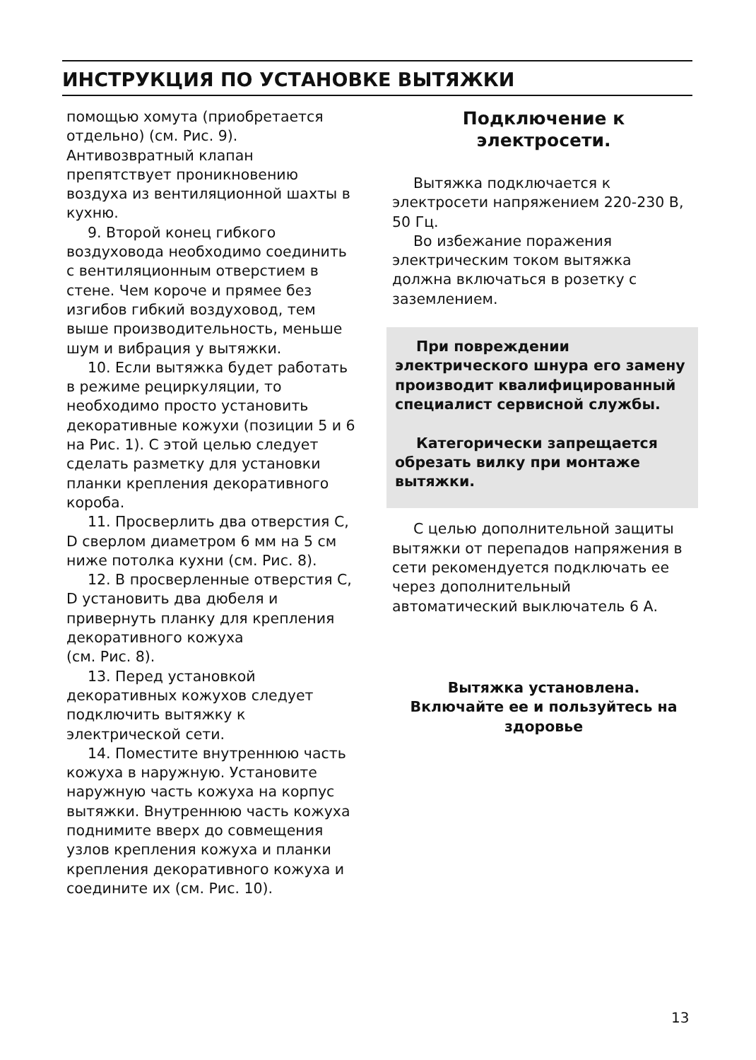ИНСТРУКЦИЯ ПО УСТАНОВКЕ ВЫТЯЖКИ
помощью хомута (приобретается отдельно) (см. Рис. 9). Антивозвратный клапан препятствует проникновению воздуха из вентиляционной шахты в кухню.
9. Второй конец гибкого воздуховода необходимо соединить с вентиляционным отверстием в стене. Чем короче и прямее без изгибов гибкий воздуховод, тем выше производительность, меньше шум и вибрация у вытяжки.
10. Если вытяжка будет работать в режиме рециркуляции, то необходимо просто установить декоративные кожухи (позиции 5 и 6 на Рис. 1). С этой целью следует сделать разметку для установки планки крепления декоративного короба.
11. Просверлить два отверстия C, D сверлом диаметром 6 мм на 5 см ниже потолка кухни (см. Рис. 8).
12. В просверленные отверстия C, D установить два дюбеля и привернуть планку для крепления декоративного кожуха
(см. Рис. 8).
13. Перед установкой декоративных кожухов следует подключить вытяжку к электрической сети.
14. Поместите внутреннюю часть кожуха в наружную. Установите наружную часть кожуха на корпус вытяжки. Внутреннюю часть кожуха поднимите вверх до совмещения узлов крепления кожуха и планки крепления декоративного кожуха и соедините их (см. Рис. 10).
Подключение к
электросети.
Вытяжка подключается к электросети напряжением 220-230 В, 50 Гц.
Во избежание поражения электрическим током вытяжка должна включаться в розетку с заземлением.
При повреждении электрического шнура его замену производит квалифицированный специалист сервисной службы.
Категорически запрещается обрезать вилку при монтаже вытяжки.
С целью дополнительной защиты вытяжки от перепадов напряжения в сети рекомендуется подключать ее через дополнительный автоматический выключатель 6 А.
Вытяжка установлена.
Включайте ее и пользуйтесь на здоровье
13